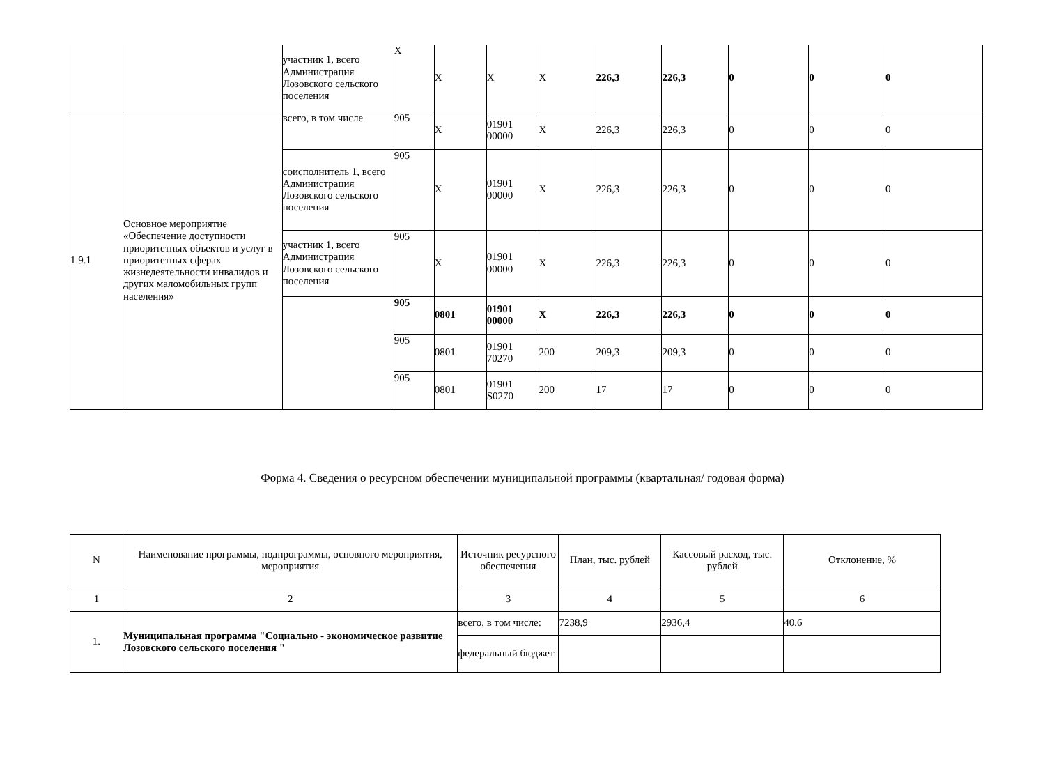| | | участник 1, всего Администрация Лозовского сельского поселения | X | X | X | X | 226,3 | 226,3 | 0 | 0 | 0 |
| 1.9.1 | Основное мероприятие «Обеспечение доступности приоритетных объектов и услуг в приоритетных сферах жизнедеятельности инвалидов и других маломобильных групп населения» | всего, в том числе | 905 | X | 01901 00000 | X | 226,3 | 226,3 | 0 | 0 | 0 |
| | | соисполнитель 1, всего Администрация Лозовского сельского поселения | 905 | X | 01901 00000 | X | 226,3 | 226,3 | 0 | 0 | 0 |
| | | участник 1, всего Администрация Лозовского сельского поселения | 905 | X | 01901 00000 | X | 226,3 | 226,3 | 0 | 0 | 0 |
| | | | 905 | 0801 | 01901 00000 | X | 226,3 | 226,3 | 0 | 0 | 0 |
| | | | 905 | 0801 | 01901 70270 | 200 | 209,3 | 209,3 | 0 | 0 | 0 |
| | | | 905 | 0801 | 01901 S0270 | 200 | 17 | 17 | 0 | 0 | 0 |
Форма 4. Сведения о ресурсном обеспечении муниципальной программы (квартальная/ годовая форма)
| N | Наименование программы, подпрограммы, основного мероприятия, мероприятия | Источник ресурсного обеспечения | План, тыс. рублей | Кассовый расход, тыс. рублей | Отклонение, % |
| --- | --- | --- | --- | --- | --- |
| 1 | 2 | 3 | 4 | 5 | 6 |
| 1. | Муниципальная программа "Социально - экономическое развитие Лозовского сельского поселения " | всего, в том числе: | 7238,9 | 2936,4 | 40,6 |
| | | федеральный бюджет | | | |